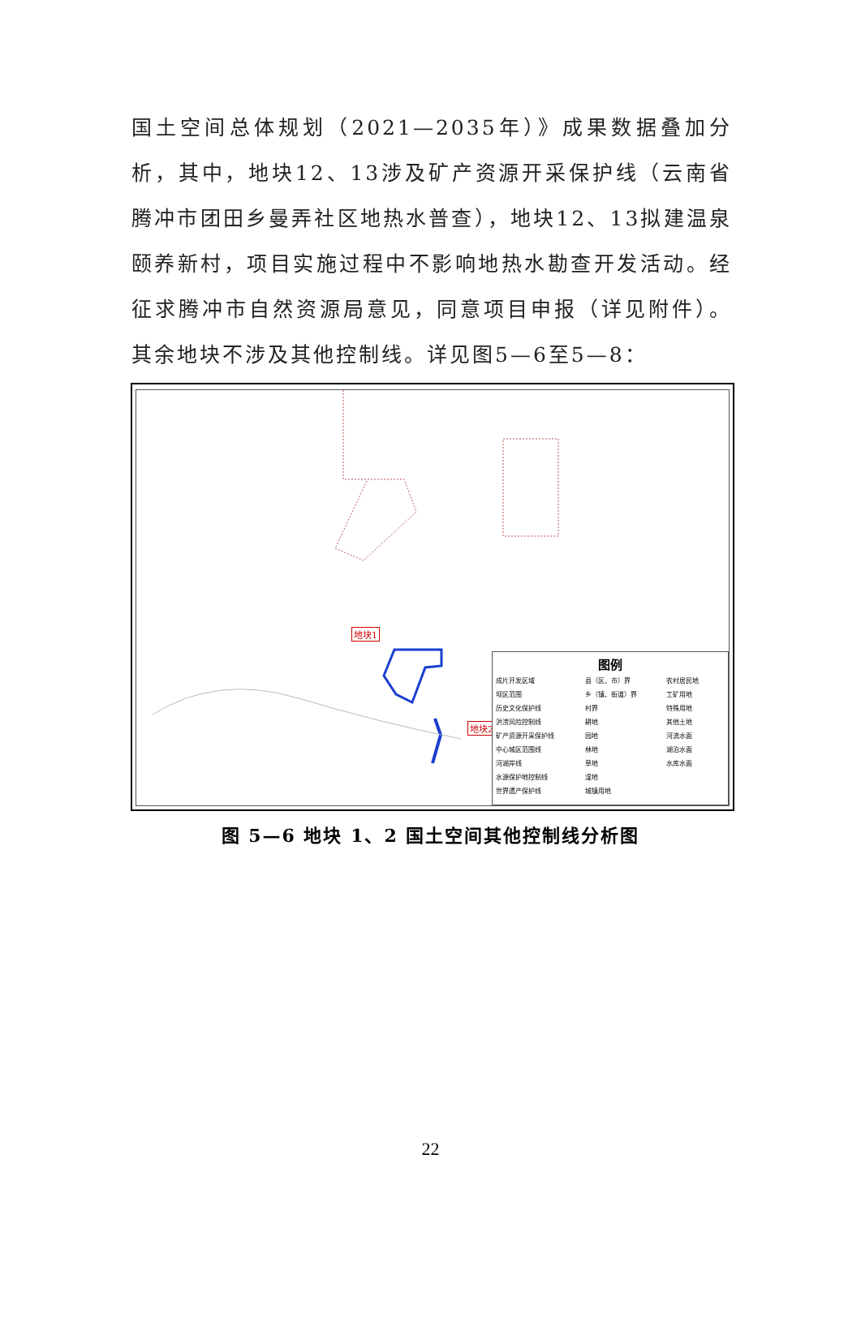国土空间总体规划（2021—2035年）》成果数据叠加分析，其中，地块12、13涉及矿产资源开采保护线（云南省腾冲市团田乡曼弄社区地热水普查），地块12、13拟建温泉颐养新村，项目实施过程中不影响地热水勘查开发活动。经征求腾冲市自然资源局意见，同意项目申报（详见附件）。其余地块不涉及其他控制线。详见图5—6至5—8：
地块1
地块2
图例
成片开发区域 县（区、市）界 农村居民地 坝区范围 乡（镇、街道）界 工矿用地 历史文化保护线 村界 特殊用地 洪涝风险控制线 耕地 其他土地 矿产资源开采保护线 园地 河流水面 中心城区范围线 林地 湖泊水面 河湖岸线 草地 水库水面 水源保护地控制线 湿地 世界遗产保护线 城镇用地
图 5—6 地块 1、2 国土空间其他控制线分析图
22